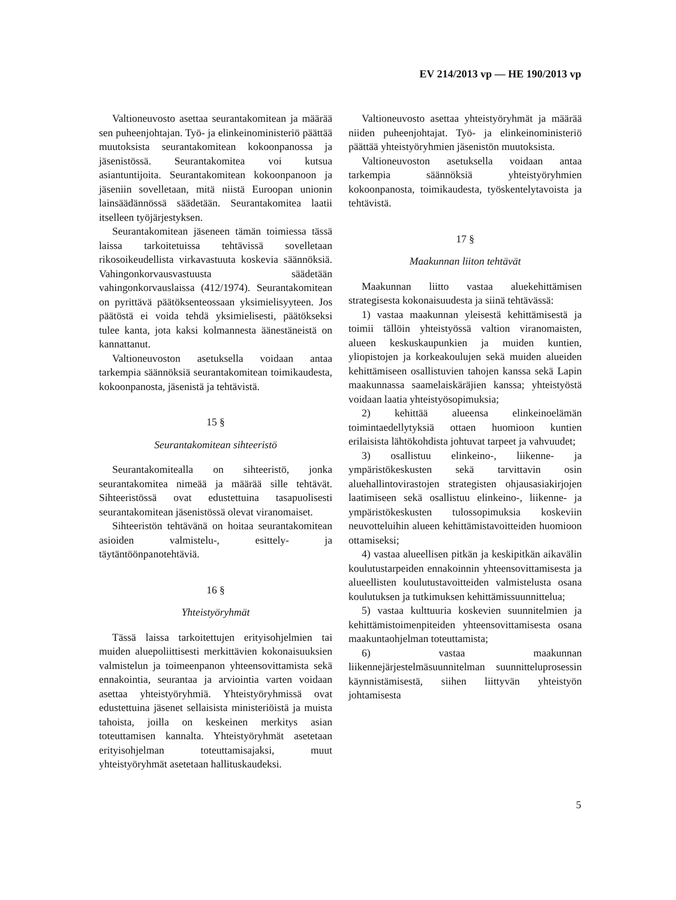EV 214/2013 vp — HE 190/2013 vp
Valtioneuvosto asettaa seurantakomitean ja määrää sen puheenjohtajan. Työ- ja elinkeinoministeriö päättää muutoksista seurantakomitean kokoonpanossa ja jäsenistössä. Seurantakomitea voi kutsua asiantuntijoita. Seurantakomitean kokoonpanoon ja jäseniin sovelletaan, mitä niistä Euroopan unionin lainsäädännössä säädetään. Seurantakomitea laatii itselleen työjärjestyksen.
Seurantakomitean jäseneen tämän toimiessa tässä laissa tarkoitetuissa tehtävissä sovelletaan rikosoikeudellista virkavastuuta koskevia säännöksiä. Vahingonkorvausvastuusta säädetään vahingonkorvauslaissa (412/1974). Seurantakomitean on pyrittävä päätöksenteossaan yksimielisyyteen. Jos päätöstä ei voida tehdä yksimielisesti, päätökseksi tulee kanta, jota kaksi kolmannesta äänestäneistä on kannattanut.
Valtioneuvoston asetuksella voidaan antaa tarkempia säännöksiä seurantakomitean toimikaudesta, kokoonpanosta, jäsenistä ja tehtävistä.
15 §
Seurantakomitean sihteeristö
Seurantakomitealla on sihteeristö, jonka seurantakomitea nimeää ja määrää sille tehtävät. Sihteeristössä ovat edustettuina tasapuolisesti seurantakomitean jäsenistössä olevat viranomaiset.
Sihteeristön tehtävänä on hoitaa seurantakomitean asioiden valmistelu-, esittely- ja täytäntöönpanotehtäviä.
16 §
Yhteistyöryhmät
Tässä laissa tarkoitettujen erityisohjelmien tai muiden aluepoliittisesti merkittävien kokonaisuuksien valmistelun ja toimeenpanon yhteensovittamista sekä ennakointia, seurantaa ja arviointia varten voidaan asettaa yhteistyöryhmiä. Yhteistyöryhmissä ovat edustettuina jäsenet sellaisista ministeriöistä ja muista tahoista, joilla on keskeinen merkitys asian toteuttamisen kannalta. Yhteistyöryhmät asetetaan erityisohjelman toteuttamisajaksi, muut yhteistyöryhmät asetetaan hallituskaudeksi.
Valtioneuvosto asettaa yhteistyöryhmät ja määrää niiden puheenjohtajat. Työ- ja elinkeinoministeriö päättää yhteistyöryhmien jäsenistön muutoksista.
Valtioneuvoston asetuksella voidaan antaa tarkempia säännöksiä yhteistyöryhmien kokoonpanosta, toimikaudesta, työskentelytavoista ja tehtävistä.
17 §
Maakunnan liiton tehtävät
Maakunnan liitto vastaa aluekehittämisen strategisesta kokonaisuudesta ja siinä tehtävässä:
1) vastaa maakunnan yleisestä kehittämisestä ja toimii tällöin yhteistyössä valtion viranomaisten, alueen keskuskaupunkien ja muiden kuntien, yliopistojen ja korkeakoulujen sekä muiden alueiden kehittämiseen osallistuvien tahojen kanssa sekä Lapin maakunnassa saamelaiskäräjien kanssa; yhteistyöstä voidaan laatia yhteistyösopimuksia;
2) kehittää alueensa elinkeinoelämän toimintaedellytyksiä ottaen huomioon kuntien erilaisista lähtökohdista johtuvat tarpeet ja vahvuudet;
3) osallistuu elinkeino-, liikenne- ja ympäristökeskusten sekä tarvittavin osin aluehallintovirastojen strategisten ohjausasiakirjojen laatimiseen sekä osallistuu elinkeino-, liikenne- ja ympäristökeskusten tulossopimuksia koskeviin neuvotteluihin alueen kehittämistavoitteiden huomioon ottamiseksi;
4) vastaa alueellisen pitkän ja keskipitkän aikavälin koulutustarpeiden ennakoinnin yhteensovittamisesta ja alueellisten koulutustavoitteiden valmistelusta osana koulutuksen ja tutkimuksen kehittämissuunnittelua;
5) vastaa kulttuuria koskevien suunnitelmien ja kehittämistoimenpiteiden yhteensovittamisesta osana maakuntaohjelman toteuttamista;
6) vastaa maakunnan liikennejärjestelmäsuunnitelman suunnitteluprosessin käynnistämisestä, siihen liittyvän yhteistyön johtamisesta
5